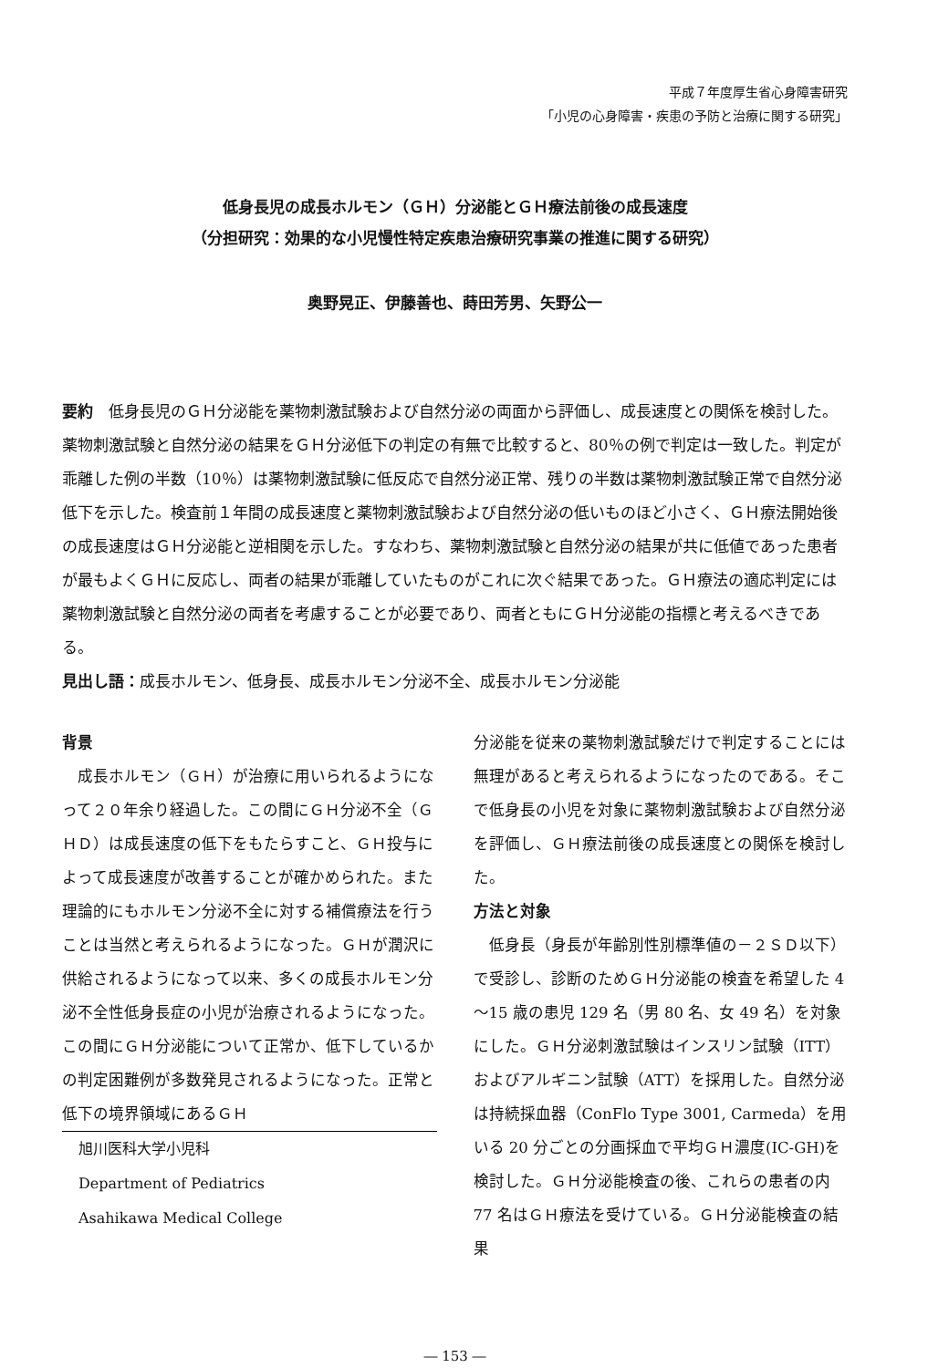平成７年度厚生省心身障害研究
「小児の心身障害・疾患の予防と治療に関する研究」
低身長児の成長ホルモン（ＧＨ）分泌能とＧＨ療法前後の成長速度
（分担研究：効果的な小児慢性特定疾患治療研究事業の推進に関する研究）
奥野晃正、伊藤善也、蒔田芳男、矢野公一
要約　低身長児のＧＨ分泌能を薬物刺激試験および自然分泌の両面から評価し、成長速度との関係を検討した。薬物刺激試験と自然分泌の結果をＧＨ分泌低下の判定の有無で比較すると、80％の例で判定は一致した。判定が乖離した例の半数（10％）は薬物刺激試験に低反応で自然分泌正常、残りの半数は薬物刺激試験正常で自然分泌低下を示した。検査前１年間の成長速度と薬物刺激試験および自然分泌の低いものほど小さく、ＧＨ療法開始後の成長速度はＧＨ分泌能と逆相関を示した。すなわち、薬物刺激試験と自然分泌の結果が共に低値であった患者が最もよくＧＨに反応し、両者の結果が乖離していたものがこれに次ぐ結果であった。ＧＨ療法の適応判定には薬物刺激試験と自然分泌の両者を考慮することが必要であり、両者ともにＧＨ分泌能の指標と考えるべきである。
見出し語：成長ホルモン、低身長、成長ホルモン分泌不全、成長ホルモン分泌能
背景
　成長ホルモン（ＧＨ）が治療に用いられるようになって２０年余り経過した。この間にＧＨ分泌不全（ＧＨＤ）は成長速度の低下をもたらすこと、ＧＨ投与によって成長速度が改善することが確かめられた。また理論的にもホルモン分泌不全に対する補償療法を行うことは当然と考えられるようになった。ＧＨが潤沢に供給されるようになって以来、多くの成長ホルモン分泌不全性低身長症の小児が治療されるようになった。この間にＧＨ分泌能について正常か、低下しているかの判定困難例が多数発見されるようになった。正常と低下の境界領域にあるＧＨ
旭川医科大学小児科
Department of Pediatrics
Asahikawa Medical College
分泌能を従来の薬物刺激試験だけで判定することには無理があると考えられるようになったのである。そこで低身長の小児を対象に薬物刺激試験および自然分泌を評価し、ＧＨ療法前後の成長速度との関係を検討した。
方法と対象
　低身長（身長が年齢別性別標準値の－２ＳＤ以下）で受診し、診断のためＧＨ分泌能の検査を希望した 4～15 歳の患児 129 名（男 80 名、女 49 名）を対象にした。ＧＨ分泌刺激試験はインスリン試験（ITT）およびアルギニン試験（ATT）を採用した。自然分泌は持続採血器（ConFlo Type 3001, Carmeda）を用いる 20 分ごとの分画採血で平均ＧＨ濃度(IC-GH)を検討した。ＧＨ分泌能検査の後、これらの患者の内 77 名はＧＨ療法を受けている。ＧＨ分泌能検査の結果
― 153 ―